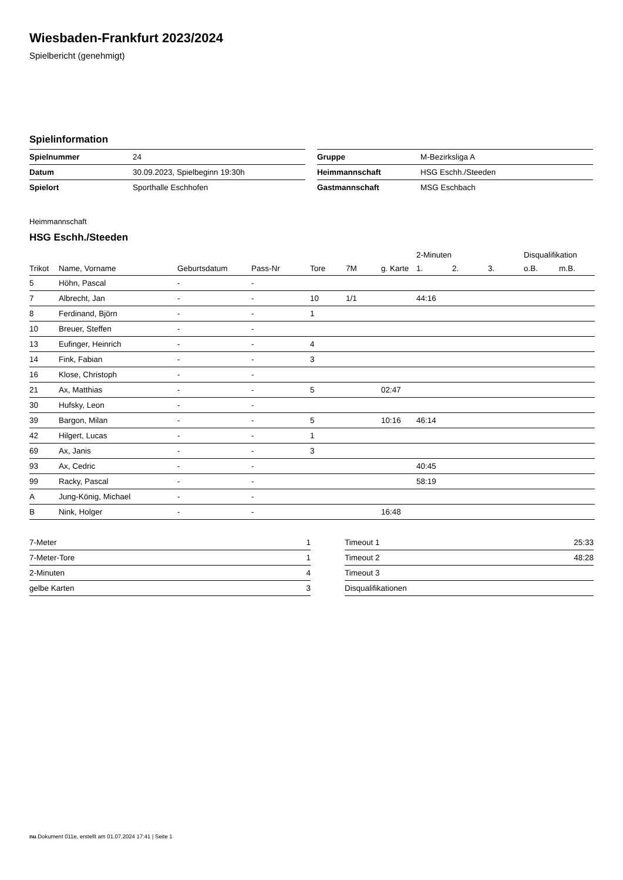Wiesbaden-Frankfurt 2023/2024
Spielbericht (genehmigt)
Spielinformation
| Spielnummer | 24 |
| Datum | 30.09.2023, Spielbeginn 19:30h |
| Spielort | Sporthalle Eschhofen |
| Gruppe | M-Bezirksliga A |
| Heimmannschaft | HSG Eschh./Steeden |
| Gastmannschaft | MSG Eschbach |
Heimmannschaft
HSG Eschh./Steeden
| | | | | | | | 2-Minuten | | | Disqualifikation | |
| --- | --- | --- | --- | --- | --- | --- | --- | --- | --- | --- | --- |
| Trikot | Name, Vorname | Geburtsdatum | Pass-Nr | Tore | 7M | g. Karte | 1. | 2. | 3. | o.B. | m.B. |
| 5 | Höhn, Pascal | - | - | | | | | | | | |
| 7 | Albrecht, Jan | - | - | 10 | 1/1 | | 44:16 | | | | |
| 8 | Ferdinand, Björn | - | - | 1 | | | | | | | |
| 10 | Breuer, Steffen | - | - | | | | | | | | |
| 13 | Eufinger, Heinrich | - | - | 4 | | | | | | | |
| 14 | Fink, Fabian | - | - | 3 | | | | | | | |
| 16 | Klose, Christoph | - | - | | | | | | | | |
| 21 | Ax, Matthias | - | - | 5 | | 02:47 | | | | | |
| 30 | Hufsky, Leon | - | - | | | | | | | | |
| 39 | Bargon, Milan | - | - | 5 | | 10:16 | 46:14 | | | | |
| 42 | Hilgert, Lucas | - | - | 1 | | | | | | | |
| 69 | Ax, Janis | - | - | 3 | | | | | | | |
| 93 | Ax, Cedric | - | - | | | | 40:45 | | | | |
| 99 | Racky, Pascal | - | - | | | | 58:19 | | | | |
| A | Jung-König, Michael | - | - | | | | | | | | |
| B | Nink, Holger | - | - | | | 16:48 | | | | | |
| 7-Meter | 1 |
| 7-Meter-Tore | 1 |
| 2-Minuten | 4 |
| gelbe Karten | 3 |
| Timeout 1 | 25:33 |
| Timeout 2 | 48:28 |
| Timeout 3 | |
| Disqualifikationen | |
nu.Dokument 011e, erstellt am 01.07.2024 17:41 | Seite 1